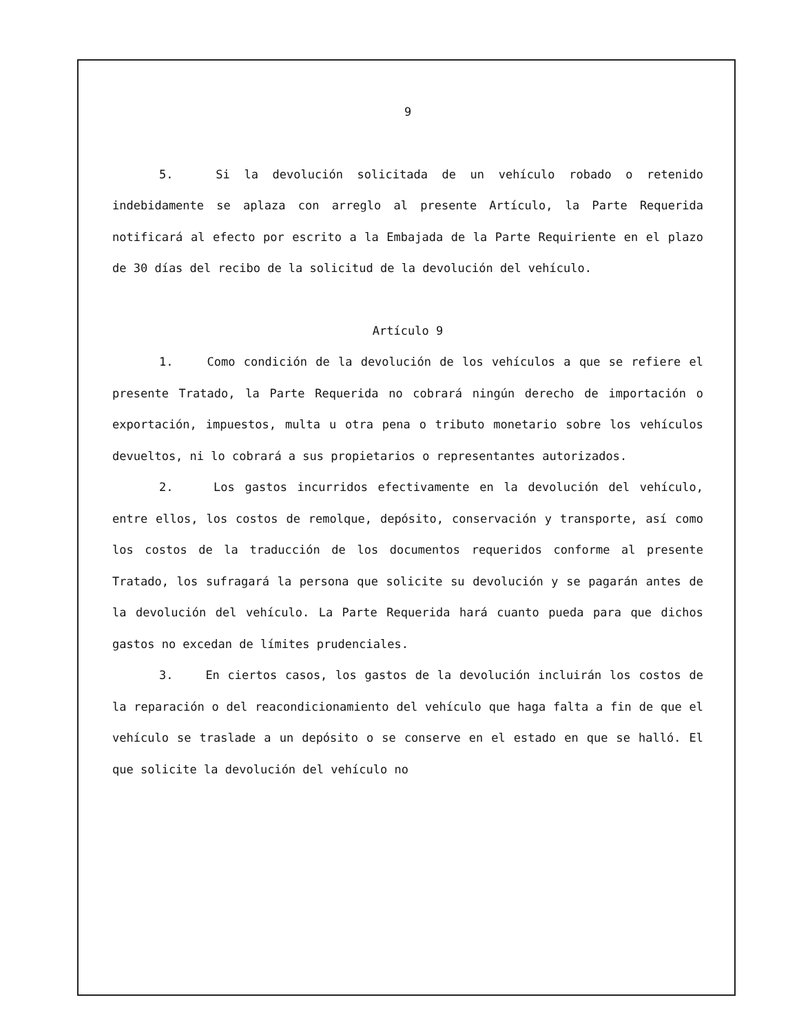9
5. Si la devolución solicitada de un vehículo robado o retenido indebidamente se aplaza con arreglo al presente Artículo, la Parte Requerida notificará al efecto por escrito a la Embajada de la Parte Requiriente en el plazo de 30 días del recibo de la solicitud de la devolución del vehículo.
Artículo 9
1. Como condición de la devolución de los vehículos a que se refiere el presente Tratado, la Parte Requerida no cobrará ningún derecho de importación o exportación, impuestos, multa u otra pena o tributo monetario sobre los vehículos devueltos, ni lo cobrará a sus propietarios o representantes autorizados.
2. Los gastos incurridos efectivamente en la devolución del vehículo, entre ellos, los costos de remolque, depósito, conservación y transporte, así como los costos de la traducción de los documentos requeridos conforme al presente Tratado, los sufragará la persona que solicite su devolución y se pagarán antes de la devolución del vehículo. La Parte Requerida hará cuanto pueda para que dichos gastos no excedan de límites prudenciales.
3. En ciertos casos, los gastos de la devolución incluirán los costos de la reparación o del reacondicionamiento del vehículo que haga falta a fin de que el vehículo se traslade a un depósito o se conserve en el estado en que se halló. El que solicite la devolución del vehículo no